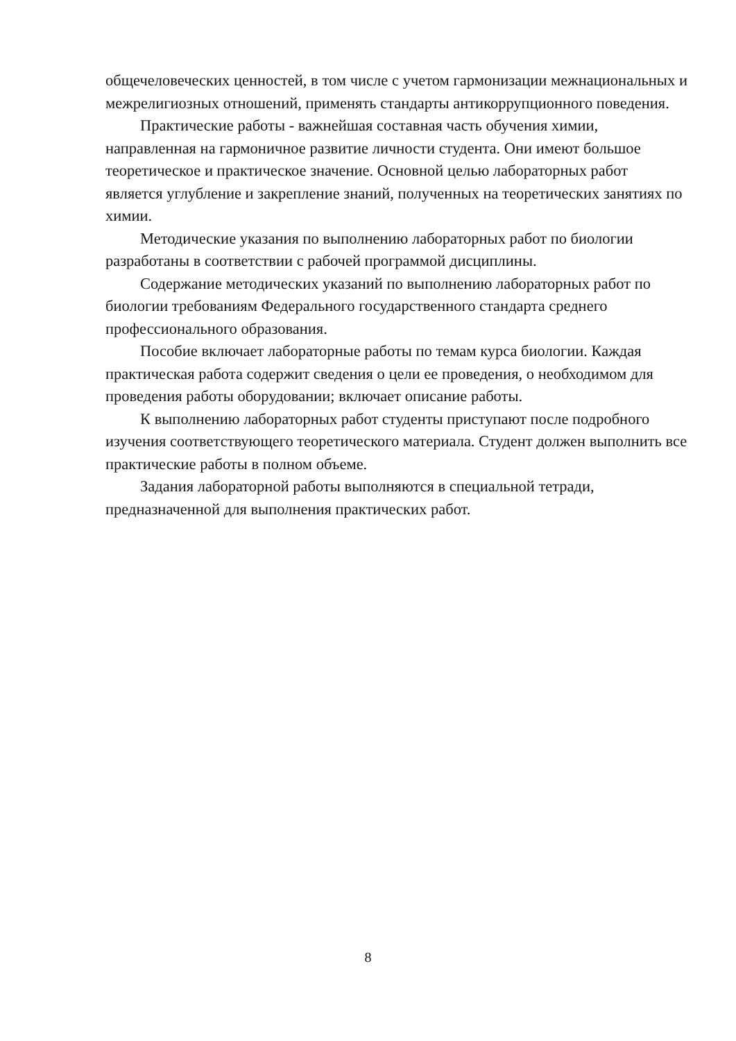общечеловеческих ценностей, в том числе с учетом гармонизации межнациональных и межрелигиозных отношений, применять стандарты антикоррупционного поведения.
Практические работы - важнейшая составная часть обучения химии, направленная на гармоничное развитие личности студента. Они имеют большое теоретическое и практическое значение. Основной целью лабораторных работ является углубление и закрепление знаний, полученных на теоретических занятиях по химии.
Методические указания по выполнению лабораторных работ по биологии разработаны в соответствии с рабочей программой дисциплины.
Содержание методических указаний по выполнению лабораторных работ по биологии требованиям Федерального государственного стандарта среднего профессионального образования.
Пособие включает лабораторные работы по темам курса биологии. Каждая практическая работа содержит сведения о цели ее проведения, о необходимом для проведения работы оборудовании; включает описание работы.
К выполнению лабораторных работ студенты приступают после подробного изучения соответствующего теоретического материала. Студент должен выполнить все практические работы в полном объеме.
Задания лабораторной работы выполняются в специальной тетради, предназначенной для выполнения практических работ.
8